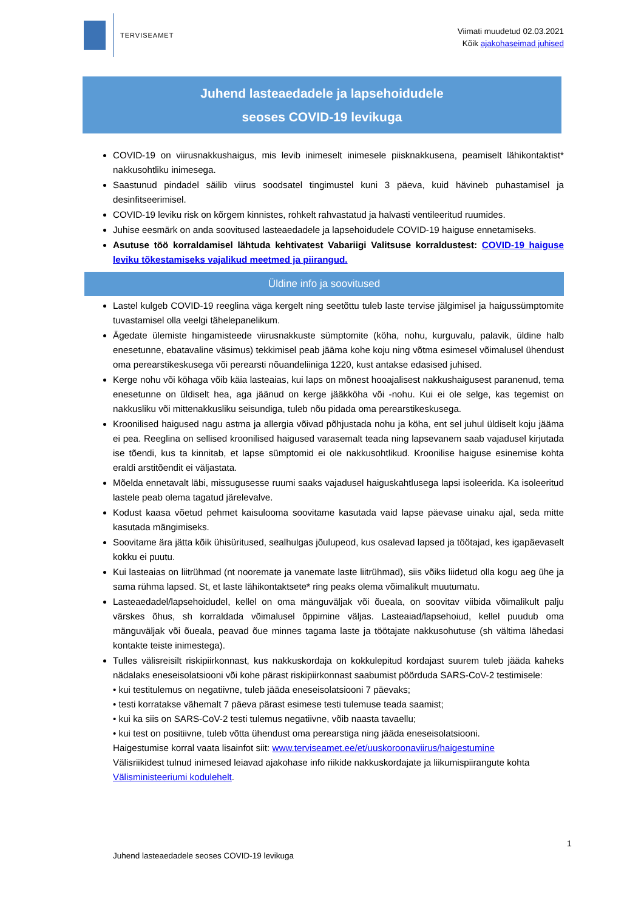TERVISEAMET
Viimati muudetud 02.03.2021
Kõik ajakohaseimad juhised
Juhend lasteaedadele ja lapsehoidudele
seoses COVID-19 levikuga
COVID-19 on viirusnakkushaigus, mis levib inimeselt inimesele piisknakkusena, peamiselt lähikontaktist* nakkusohtliku inimesega.
Saastunud pindadel säilib viirus soodsatel tingimustel kuni 3 päeva, kuid hävineb puhastamisel ja desinfitseerimisel.
COVID-19 leviku risk on kõrgem kinnistes, rohkelt rahvastatud ja halvasti ventileeritud ruumides.
Juhise eesmärk on anda soovitused lasteaedadele ja lapsehoidudele COVID-19 haiguse ennetamiseks.
Asutuse töö korraldamisel lähtuda kehtivatest Vabariigi Valitsuse korraldustest: COVID-19 haiguse leviku tõkestamiseks vajalikud meetmed ja piirangud.
Üldine info ja soovitused
Lastel kulgeb COVID-19 reeglina väga kergelt ning seetõttu tuleb laste tervise jälgimisel ja haigussümptomite tuvastamisel olla veelgi tähelepanelikum.
Ägedate ülemiste hingamisteede viirusnakkuste sümptomite (köha, nohu, kurguvalu, palavik, üldine halb enesetunne, ebatavaline väsimus) tekkimisel peab jääma kohe koju ning võtma esimesel võimalusel ühendust oma perearstikeskusega või perearsti nõuandeliiniga 1220, kust antakse edasised juhised.
Kerge nohu või köhaga võib käia lasteaias, kui laps on mõnest hooajalisest nakkushaigusest paranenud, tema enesetunne on üldiselt hea, aga jäänud on kerge jääkköha või -nohu. Kui ei ole selge, kas tegemist on nakkusliku või mittenakkusliku seisundiga, tuleb nõu pidada oma perearstikeskusega.
Kroonilised haigused nagu astma ja allergia võivad põhjustada nohu ja köha, ent sel juhul üldiselt koju jääma ei pea. Reeglina on sellised kroonilised haigused varasemalt teada ning lapsevanem saab vajadusel kirjutada ise tõendi, kus ta kinnitab, et lapse sümptomid ei ole nakkusohtlikud. Kroonilise haiguse esinemise kohta eraldi arstitõendit ei väljastata.
Mõelda ennetavalt läbi, missugusesse ruumi saaks vajadusel haiguskahtlusega lapsi isoleerida. Ka isoleeritud lastele peab olema tagatud järelevalve.
Kodust kaasa võetud pehmet kaisulooma soovitame kasutada vaid lapse päevase uinaku ajal, seda mitte kasutada mängimiseks.
Soovitame ära jätta kõik ühisüritused, sealhulgas jõulupeod, kus osalevad lapsed ja töötajad, kes igapäevaselt kokku ei puutu.
Kui lasteaias on liitrühmad (nt nooremate ja vanemate laste liitrühmad), siis võiks liidetud olla kogu aeg ühe ja sama rühma lapsed. St, et laste lähikontaktsete* ring peaks olema võimalikult muutumatu.
Lasteaedadel/lapsehoidudel, kellel on oma mänguväljak või õueala, on soovitav viibida võimalikult palju värskes õhus, sh korraldada võimalusel õppimine väljas. Lasteaiad/lapsehoiud, kellel puudub oma mänguväljak või õueala, peavad õue minnes tagama laste ja töötajate nakkusohutuse (sh vältima lähedasi kontakte teiste inimestega).
Tulles välisreisilt riskipiirkonnast, kus nakkuskordaja on kokkulepitud kordajast suurem tuleb jääda kaheks nädalaks eneseisolatsiooni või kohe pärast riskipiirkonnast saabumist pöörduda SARS-CoV-2 testimisele:
• kui testitulemus on negatiivne, tuleb jääda eneseisolatsiooni 7 päevaks;
• testi korratakse vähemalt 7 päeva pärast esimese testi tulemuse teada saamist;
• kui ka siis on SARS-CoV-2 testi tulemus negatiivne, võib naasta tavaellu;
• kui test on positiivne, tuleb võtta ühendust oma perearstiga ning jääda eneseisolatsiooni.
Haigestumise korral vaata lisainfot siit: www.terviseamet.ee/et/uuskoroonaviirus/haigestumine
Välisriikidest tulnud inimesed leiavad ajakohase info riikide nakkuskordajate ja liikumispiirangute kohta Välisministeeriumi kodulehelt.
1
Juhend lasteaedadele seoses COVID-19 levikuga